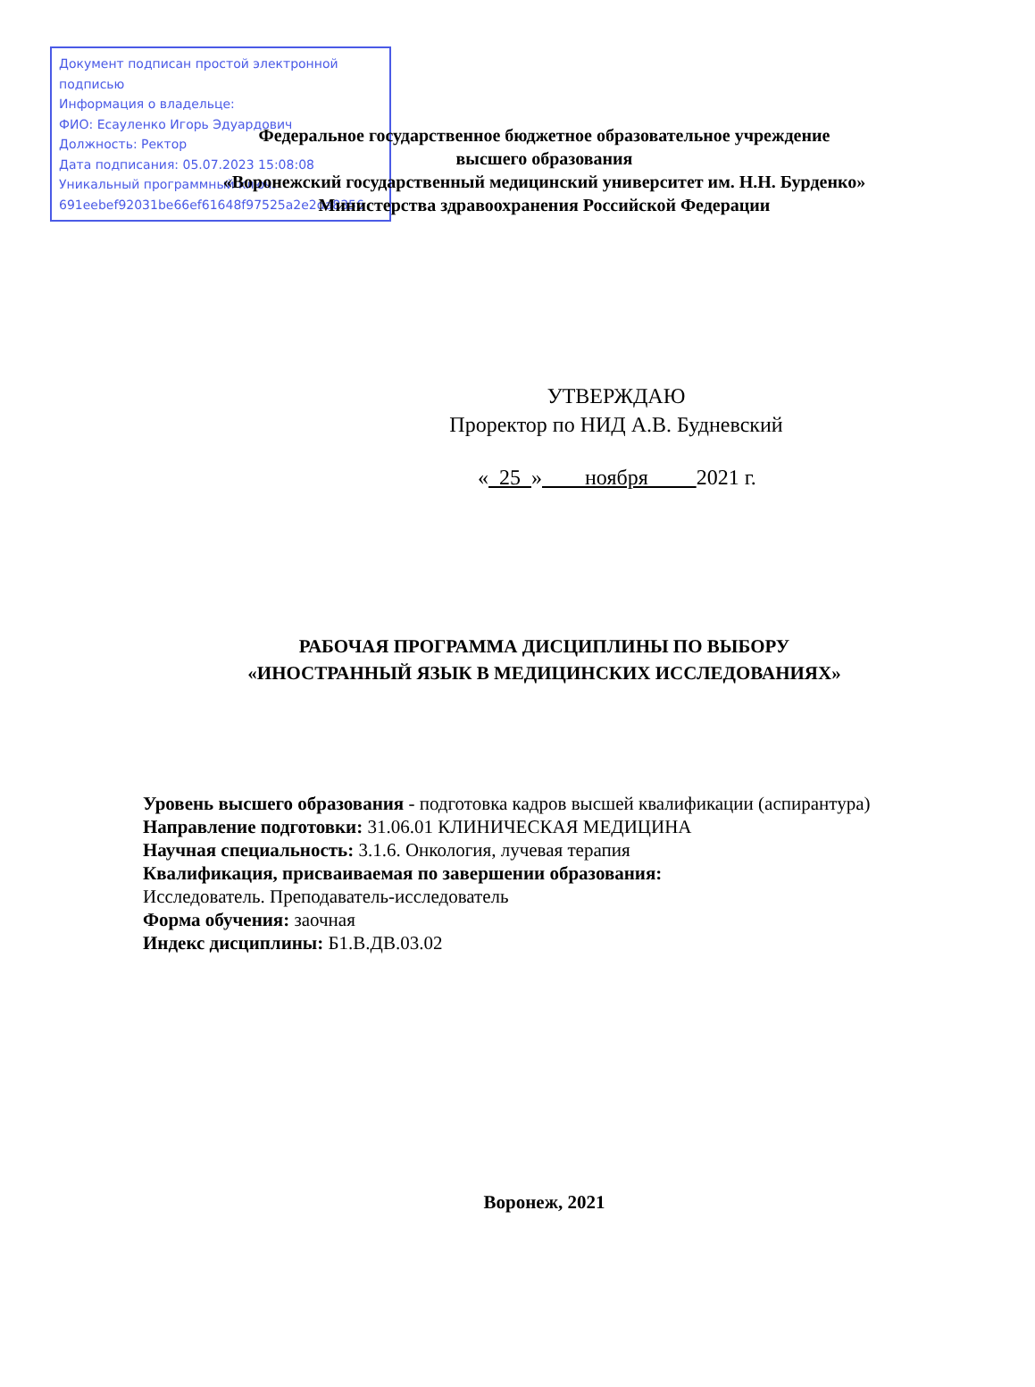Документ подписан простой электронной подписью
Информация о владельце:
ФИО: Есауленко Игорь Эдуардович
Должность: Ректор
Дата подписания: 05.07.2023 15:08:08
Уникальный программный ключ:
691eebef92031be66ef61648f97525a2e2da8356
Федеральное государственное бюджетное образовательное учреждение
высшего образования
«Воронежский государственный медицинский университет им. Н.Н. Бурденко»
Министерства здравоохранения Российской Федерации
УТВЕРЖДАЮ
Проректор по НИД А.В. Будневский
« 25 » ноября 2021 г.
РАБОЧАЯ ПРОГРАММА ДИСЦИПЛИНЫ ПО ВЫБОРУ
«ИНОСТРАННЫЙ ЯЗЫК В МЕДИЦИНСКИХ ИССЛЕДОВАНИЯХ»
Уровень высшего образования - подготовка кадров высшей квалификации (аспирантура)
Направление подготовки: 31.06.01 КЛИНИЧЕСКАЯ МЕДИЦИНА
Научная специальность: 3.1.6. Онкология, лучевая терапия
Квалификация, присваиваемая по завершении образования:
Исследователь. Преподаватель-исследователь
Форма обучения: заочная
Индекс дисциплины: Б1.В.ДВ.03.02
Воронеж, 2021